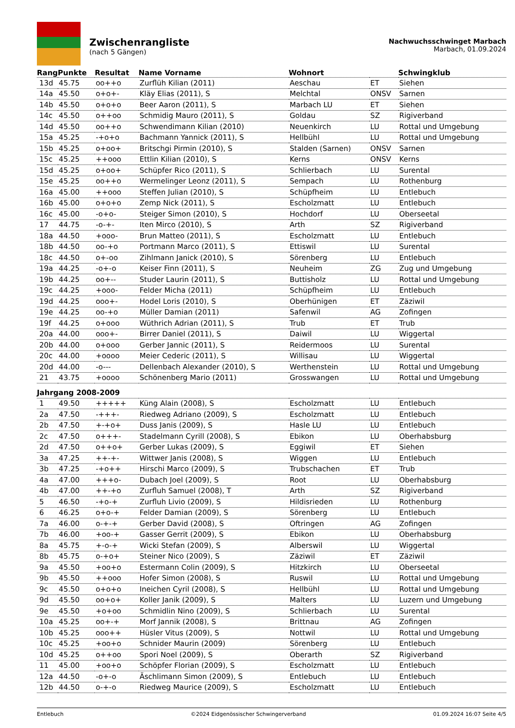Zwischenrangliste
(nach 5 Gängen)
Nachwuchsschwinget Marbach
Marbach, 01.09.2024
| Rang | Punkte | Resultat | Name Vorname | Wohnort | | Schwingklub |
| --- | --- | --- | --- | --- | --- | --- |
| 13d | 45.75 | oo++o | Zurflüh Kilian (2011) | Aeschau | ET | Siehen |
| 14a | 45.50 | o+o+- | Kläy Elias (2011), S | Melchtal | ONSV | Sarnen |
| 14b | 45.50 | o+o+o | Beer Aaron (2011), S | Marbach LU | ET | Siehen |
| 14c | 45.50 | o++oo | Schmidig Mauro (2011), S | Goldau | SZ | Rigiverband |
| 14d | 45.50 | oo++o | Schwendimann Kilian (2010) | Neuenkirch | LU | Rottal und Umgebung |
| 15a | 45.25 | -+o+o | Bachmann Yannick (2011), S | Hellbühl | LU | Rottal und Umgebung |
| 15b | 45.25 | o+oo+ | Britschgi Pirmin (2010), S | Stalden (Sarnen) | ONSV | Sarnen |
| 15c | 45.25 | ++ooo | Ettlin Kilian (2010), S | Kerns | ONSV | Kerns |
| 15d | 45.25 | o+oo+ | Schüpfer Rico (2011), S | Schlierbach | LU | Surental |
| 15e | 45.25 | oo++o | Wermelinger Leonz (2011), S | Sempach | LU | Rothenburg |
| 16a | 45.00 | ++ooo | Steffen Julian (2010), S | Schüpfheim | LU | Entlebuch |
| 16b | 45.00 | o+o+o | Zemp Nick (2011), S | Escholzmatt | LU | Entlebuch |
| 16c | 45.00 | -o+o- | Steiger Simon (2010), S | Hochdorf | LU | Oberseetal |
| 17 | 44.75 | -o-+- | Iten Mirco (2010), S | Arth | SZ | Rigiverband |
| 18a | 44.50 | +ooo- | Brun Matteo (2011), S | Escholzmatt | LU | Entlebuch |
| 18b | 44.50 | oo-+o | Portmann Marco (2011), S | Ettiswil | LU | Surental |
| 18c | 44.50 | o+-oo | Zihlmann Janick (2010), S | Sörenberg | LU | Entlebuch |
| 19a | 44.25 | -o+-o | Keiser Finn (2011), S | Neuheim | ZG | Zug und Umgebung |
| 19b | 44.25 | oo+-- | Studer Laurin (2011), S | Buttisholz | LU | Rottal und Umgebung |
| 19c | 44.25 | +ooo- | Felder Micha (2011) | Schüpfheim | LU | Entlebuch |
| 19d | 44.25 | ooo+- | Hodel Loris (2010), S | Oberhünigen | ET | Zäziwil |
| 19e | 44.25 | oo-+o | Müller Damian (2011) | Safenwil | AG | Zofingen |
| 19f | 44.25 | o+ooo | Wüthrich Adrian (2011), S | Trub | ET | Trub |
| 20a | 44.00 | ooo+- | Birrer Daniel (2011), S | Daiwil | LU | Wiggertal |
| 20b | 44.00 | o+ooo | Gerber Jannic (2011), S | Reidermoos | LU | Surental |
| 20c | 44.00 | +oooo | Meier Cederic (2011), S | Willisau | LU | Wiggertal |
| 20d | 44.00 | -o--- | Dellenbach Alexander (2010), S | Werthenstein | LU | Rottal und Umgebung |
| 21 | 43.75 | +oooo | Schönenberg Mario (2011) | Grosswangen | LU | Rottal und Umgebung |
| Jahrgang 2008-2009 | | | | | | |
| 1 | 49.50 | +++++ | Küng Alain (2008), S | Escholzmatt | LU | Entlebuch |
| 2a | 47.50 | -+++- | Riedweg Adriano (2009), S | Escholzmatt | LU | Entlebuch |
| 2b | 47.50 | +-+o+ | Duss Janis (2009), S | Hasle LU | LU | Entlebuch |
| 2c | 47.50 | o+++- | Stadelmann Cyrill (2008), S | Ebikon | LU | Oberhabsburg |
| 2d | 47.50 | o++o+ | Gerber Lukas (2009), S | Eggiwil | ET | Siehen |
| 3a | 47.25 | ++-+- | Wittwer Janis (2008), S | Wiggen | LU | Entlebuch |
| 3b | 47.25 | -+o++ | Hirschi Marco (2009), S | Trubschachen | ET | Trub |
| 4a | 47.00 | +++o- | Dubach Joel (2009), S | Root | LU | Oberhabsburg |
| 4b | 47.00 | ++-+o | Zurfluh Samuel (2008), T | Arth | SZ | Rigiverband |
| 5 | 46.50 | -+o-+ | Zurfluh Livio (2009), S | Hildisrieden | LU | Rothenburg |
| 6 | 46.25 | o+o-+ | Felder Damian (2009), S | Sörenberg | LU | Entlebuch |
| 7a | 46.00 | o-+-+ | Gerber David (2008), S | Oftringen | AG | Zofingen |
| 7b | 46.00 | +oo-+ | Gasser Gerrit (2009), S | Ebikon | LU | Oberhabsburg |
| 8a | 45.75 | +-o-+ | Wicki Stefan (2009), S | Alberswil | LU | Wiggertal |
| 8b | 45.75 | o-+o+ | Steiner Nico (2009), S | Zäziwil | ET | Zäziwil |
| 9a | 45.50 | +oo+o | Estermann Colin (2009), S | Hitzkirch | LU | Oberseetal |
| 9b | 45.50 | ++ooo | Hofer Simon (2008), S | Ruswil | LU | Rottal und Umgebung |
| 9c | 45.50 | o+o+o | Ineichen Cyril (2008), S | Hellbühl | LU | Rottal und Umgebung |
| 9d | 45.50 | oo+o+ | Koller Janik (2009), S | Malters | LU | Luzern und Umgebung |
| 9e | 45.50 | +o+oo | Schmidlin Nino (2009), S | Schlierbach | LU | Surental |
| 10a | 45.25 | oo+-+ | Morf Jannik (2008), S | Brittnau | AG | Zofingen |
| 10b | 45.25 | ooo++ | Hüsler Vitus (2009), S | Nottwil | LU | Rottal und Umgebung |
| 10c | 45.25 | +oo+o | Schnider Maurin (2009) | Sörenberg | LU | Entlebuch |
| 10d | 45.25 | o++oo | Spori Noel (2009), S | Oberarth | SZ | Rigiverband |
| 11 | 45.00 | +oo+o | Schöpfer Florian (2009), S | Escholzmatt | LU | Entlebuch |
| 12a | 44.50 | -o+-o | Äschlimann Simon (2009), S | Entlebuch | LU | Entlebuch |
| 12b | 44.50 | o-+-o | Riedweg Maurice (2009), S | Escholzmatt | LU | Entlebuch |
Entlebuch ©2024 Eidgenössischer Schwingerverband 01.09.2024 16:07 Seite 4/5